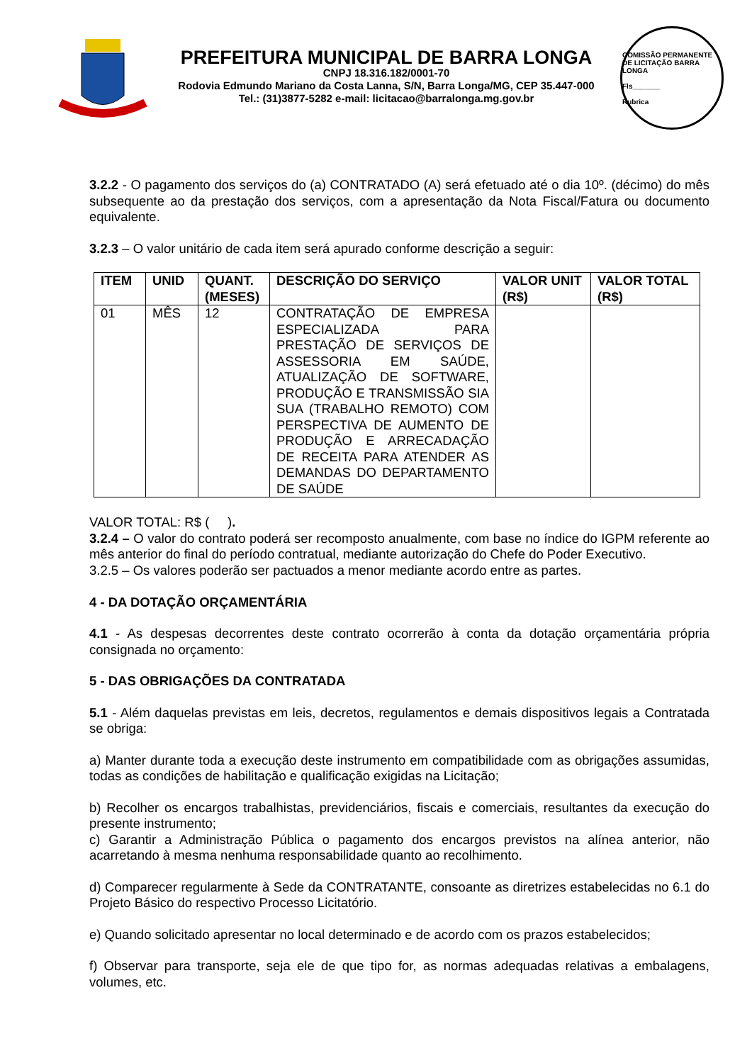PREFEITURA MUNICIPAL DE BARRA LONGA
CNPJ 18.316.182/0001-70
Rodovia Edmundo Mariano da Costa Lanna, S/N, Barra Longa/MG, CEP 35.447-000
Tel.: (31)3877-5282 e-mail: licitacao@barralonga.mg.gov.br
COMISSÃO PERMANENTE DE LICITAÇÃO BARRA LONGA
Fls_______
Rubrica
3.2.2 - O pagamento dos serviços do (a) CONTRATADO (A) será efetuado até o dia 10º. (décimo) do mês subsequente ao da prestação dos serviços, com a apresentação da Nota Fiscal/Fatura ou documento equivalente.
3.2.3 – O valor unitário de cada item será apurado conforme descrição a seguir:
| ITEM | UNID | QUANT. (MESES) | DESCRIÇÃO DO SERVIÇO | VALOR UNIT (R$) | VALOR TOTAL (R$) |
| --- | --- | --- | --- | --- | --- |
| 01 | MÊS | 12 | CONTRATAÇÃO DE EMPRESA ESPECIALIZADA PARA PRESTAÇÃO DE SERVIÇOS DE ASSESSORIA EM SAÚDE, ATUALIZAÇÃO DE SOFTWARE, PRODUÇÃO E TRANSMISSÃO SIA SUA (TRABALHO REMOTO) COM PERSPECTIVA DE AUMENTO DE PRODUÇÃO E ARRECADAÇÃO DE RECEITA PARA ATENDER AS DEMANDAS DO DEPARTAMENTO DE SAÚDE | | |
VALOR TOTAL: R$ ( ).
3.2.4 – O valor do contrato poderá ser recomposto anualmente, com base no índice do IGPM referente ao mês anterior do final do período contratual, mediante autorização do Chefe do Poder Executivo.
3.2.5 – Os valores poderão ser pactuados a menor mediante acordo entre as partes.
4 - DA DOTAÇÃO ORÇAMENTÁRIA
4.1 - As despesas decorrentes deste contrato ocorrerão à conta da dotação orçamentária própria consignada no orçamento:
5 - DAS OBRIGAÇÕES DA CONTRATADA
5.1 - Além daquelas previstas em leis, decretos, regulamentos e demais dispositivos legais a Contratada se obriga:
a) Manter durante toda a execução deste instrumento em compatibilidade com as obrigações assumidas, todas as condições de habilitação e qualificação exigidas na Licitação;
b) Recolher os encargos trabalhistas, previdenciários, fiscais e comerciais, resultantes da execução do presente instrumento;
c) Garantir a Administração Pública o pagamento dos encargos previstos na alínea anterior, não acarretando à mesma nenhuma responsabilidade quanto ao recolhimento.
d) Comparecer regularmente à Sede da CONTRATANTE, consoante as diretrizes estabelecidas no 6.1 do Projeto Básico do respectivo Processo Licitatório.
e) Quando solicitado apresentar no local determinado e de acordo com os prazos estabelecidos;
f) Observar para transporte, seja ele de que tipo for, as normas adequadas relativas a embalagens, volumes, etc.